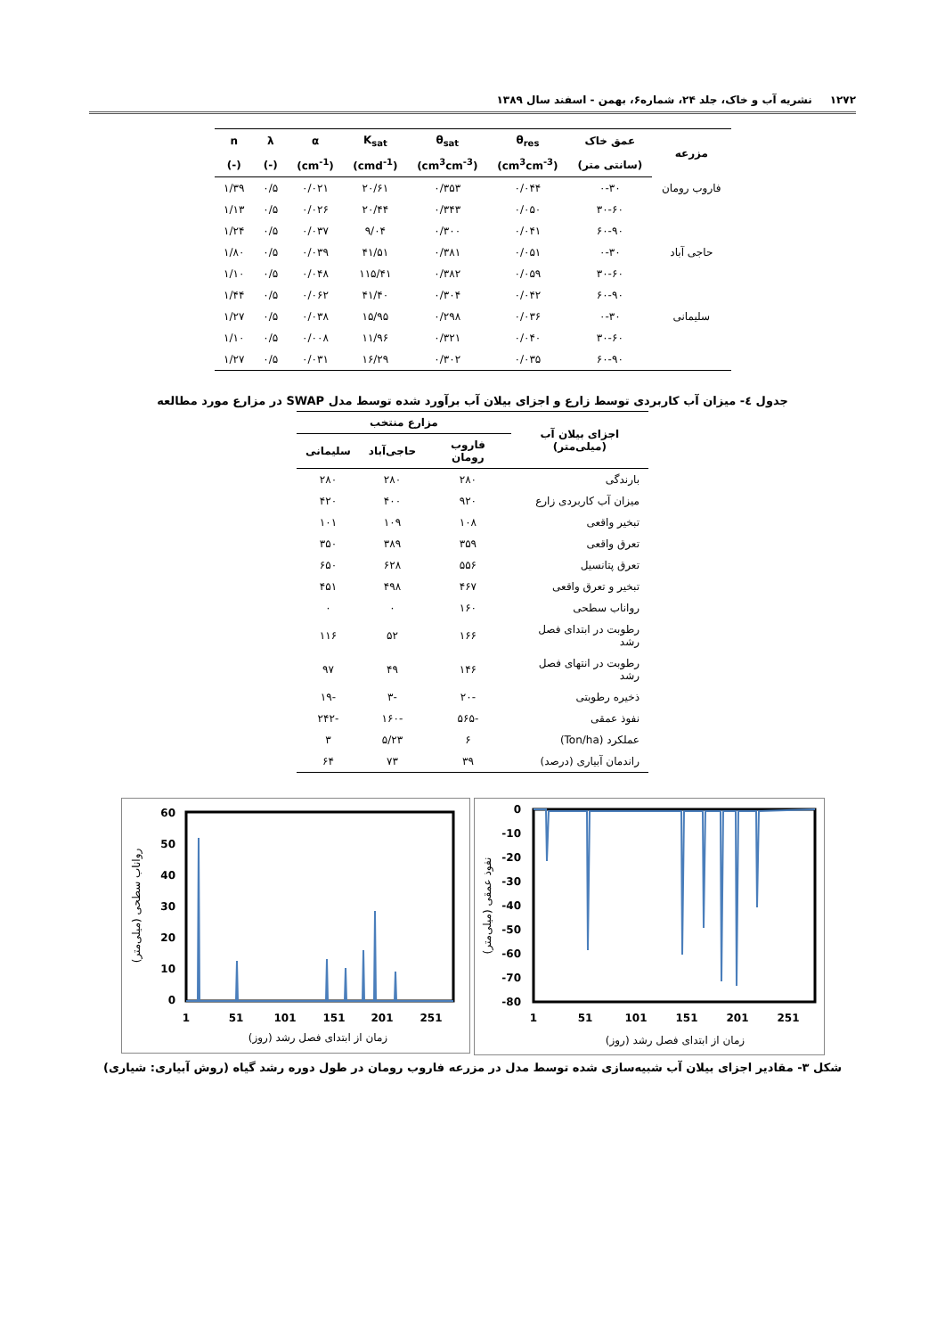۱۲۷۲ نشریه آب و خاک، جلد ۲۴، شماره۶، بهمن - اسفند سال ۱۳۸۹
| مزرعه | عمق خاک | θ<sub>res</sub> | θ<sub>sat</sub> | K<sub>sat</sub> | α | λ | n |
| --- | --- | --- | --- | --- | --- | --- | --- |
| | (سانتی متر) | (cm<sup>3</sup>cm<sup>-3</sup>) | (cm<sup>3</sup>cm<sup>-3</sup>) | (cmd<sup>-1</sup>) | (cm<sup>-1</sup>) | (-) | (-) |
| فاروب رومان | ۰-۳۰ | ۰/۰۴۴ | ۰/۳۵۳ | ۲۰/۶۱ | ۰/۰۲۱ | ۰/۵ | ۱/۳۹ |
| | ۳۰-۶۰ | ۰/۰۵۰ | ۰/۳۴۳ | ۲۰/۴۴ | ۰/۰۲۶ | ۰/۵ | ۱/۱۳ |
| | ۶۰-۹۰ | ۰/۰۴۱ | ۰/۳۰۰ | ۹/۰۴ | ۰/۰۳۷ | ۰/۵ | ۱/۲۴ |
| حاجی آباد | ۰-۳۰ | ۰/۰۵۱ | ۰/۳۸۱ | ۴۱/۵۱ | ۰/۰۳۹ | ۰/۵ | ۱/۸۰ |
| | ۳۰-۶۰ | ۰/۰۵۹ | ۰/۳۸۲ | ۱۱۵/۴۱ | ۰/۰۴۸ | ۰/۵ | ۱/۱۰ |
| | ۶۰-۹۰ | ۰/۰۴۲ | ۰/۳۰۴ | ۴۱/۴۰ | ۰/۰۶۲ | ۰/۵ | ۱/۴۴ |
| سلیمانی | ۰-۳۰ | ۰/۰۳۶ | ۰/۲۹۸ | ۱۵/۹۵ | ۰/۰۳۸ | ۰/۵ | ۱/۲۷ |
| | ۳۰-۶۰ | ۰/۰۴۰ | ۰/۳۲۱ | ۱۱/۹۶ | ۰/۰۰۸ | ۰/۵ | ۱/۱۰ |
| | ۶۰-۹۰ | ۰/۰۳۵ | ۰/۳۰۲ | ۱۶/۲۹ | ۰/۰۳۱ | ۰/۵ | ۱/۲۷ |
جدول ٤- میزان آب کاربردی توسط زارع و اجزای بیلان آب برآورد شده توسط مدل SWAP در مزارع مورد مطالعه
| اجزای بیلان آب (میلی‌متر) | مزارع منتخب | | |
| --- | --- | --- | --- |
| | فاروب رومان | حاجی‌آباد | سلیمانی |
| بارندگی | ۲۸۰ | ۲۸۰ | ۲۸۰ |
| میزان آب کاربردی زارع | ۹۲۰ | ۴۰۰ | ۴۲۰ |
| تبخیر واقعی | ۱۰۸ | ۱۰۹ | ۱۰۱ |
| تعرق واقعی | ۳۵۹ | ۳۸۹ | ۳۵۰ |
| تعرق پتانسیل | ۵۵۶ | ۶۲۸ | ۶۵۰ |
| تبخیر و تعرق واقعی | ۴۶۷ | ۴۹۸ | ۴۵۱ |
| رواناب سطحی | ۱۶۰ | ۰ | ۰ |
| رطوبت در ابتدای فصل رشد | ۱۶۶ | ۵۲ | ۱۱۶ |
| رطوبت در انتهای فصل رشد | ۱۴۶ | ۴۹ | ۹۷ |
| ذخیره رطوبتی | -۲۰ | -۳ | -۱۹ |
| نفوذ عمقی | -۵۶۵ | -۱۶۰ | -۲۴۲ |
| عملکرد (Ton/ha) | ۶ | ۵/۲۳ | ۳ |
| راندمان آبیاری (درصد) | ۳۹ | ۷۳ | ۶۴ |
60
50
40
30
20
10
0
1
51
101
151
201
251
زمان از ابتدای فصل رشد (روز)
رواناب سطحی (میلی‌متر)
0
-10
-20
-30
-40
-50
-60
-70
-80
1
51
101
151
201
251
زمان از ابتدای فصل رشد (روز)
نفوذ عمقی (میلی‌متر)
شکل ۳- مقادیر اجزای بیلان آب شبیه‌سازی شده توسط مدل در مزرعه فاروب رومان در طول دوره رشد گیاه (روش آبیاری: شیاری)